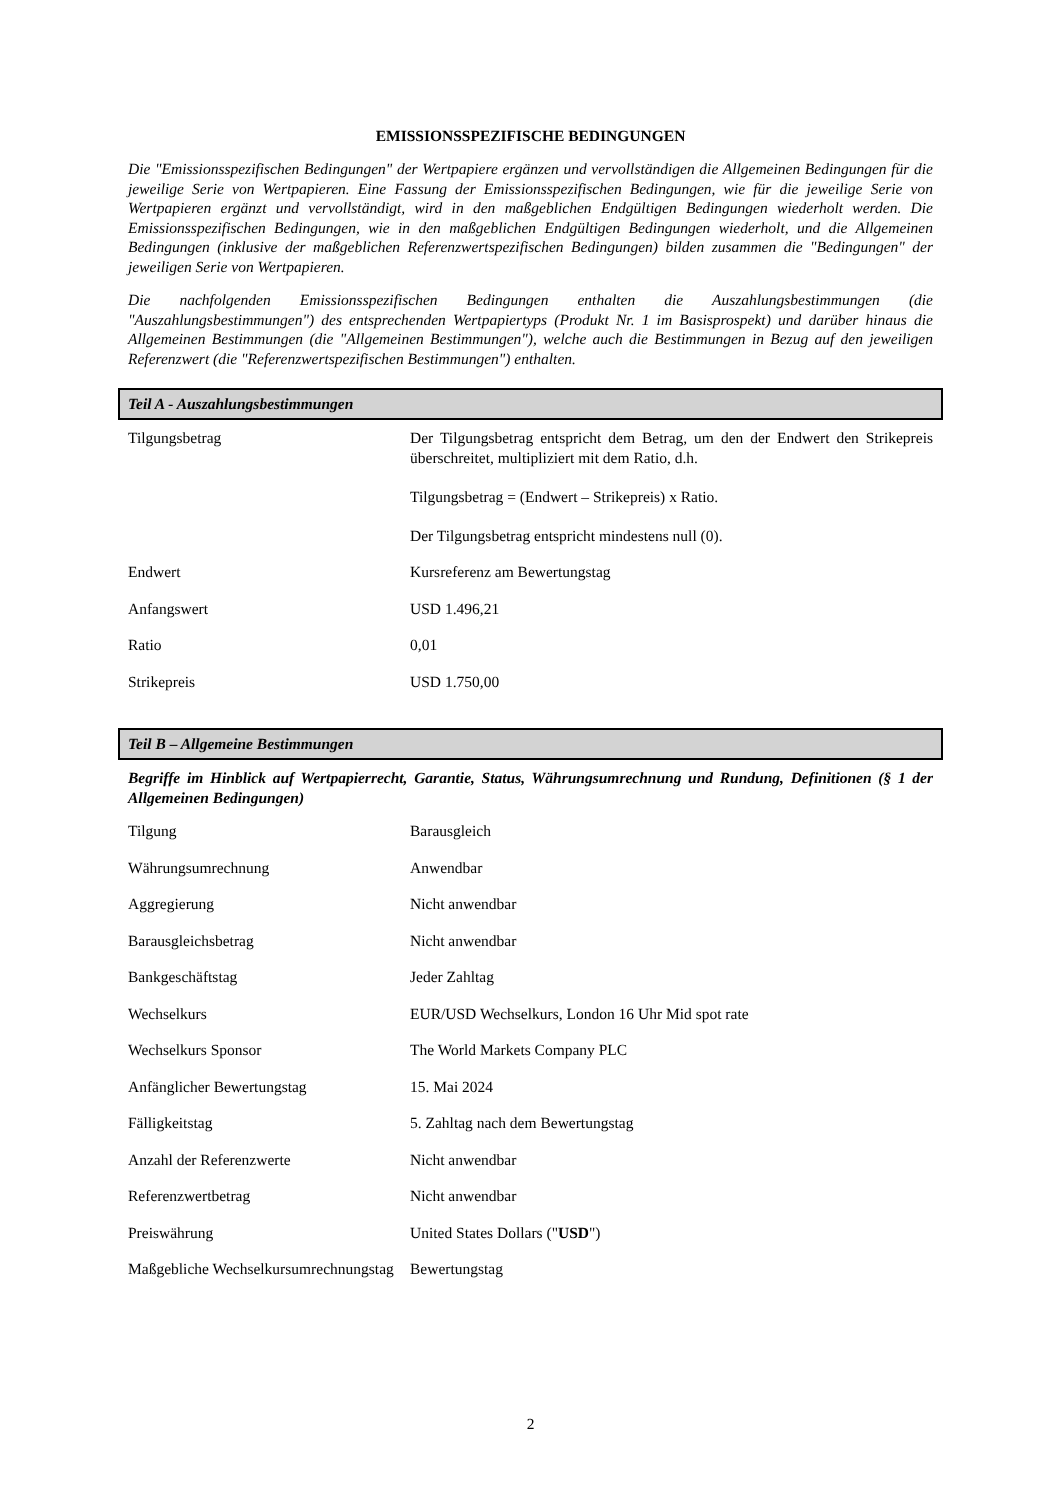EMISSIONSSPEZIFISCHE BEDINGUNGEN
Die "Emissionsspezifischen Bedingungen" der Wertpapiere ergänzen und vervollständigen die Allgemeinen Bedingungen für die jeweilige Serie von Wertpapieren. Eine Fassung der Emissionsspezifischen Bedingungen, wie für die jeweilige Serie von Wertpapieren ergänzt und vervollständigt, wird in den maßgeblichen Endgültigen Bedingungen wiederholt werden. Die Emissionsspezifischen Bedingungen, wie in den maßgeblichen Endgültigen Bedingungen wiederholt, und die Allgemeinen Bedingungen (inklusive der maßgeblichen Referenzwertspezifischen Bedingungen) bilden zusammen die "Bedingungen" der jeweiligen Serie von Wertpapieren.
Die nachfolgenden Emissionsspezifischen Bedingungen enthalten die Auszahlungsbestimmungen (die "Auszahlungsbestimmungen") des entsprechenden Wertpapiertyps (Produkt Nr. 1 im Basisprospekt) und darüber hinaus die Allgemeinen Bestimmungen (die "Allgemeinen Bestimmungen"), welche auch die Bestimmungen in Bezug auf den jeweiligen Referenzwert (die "Referenzwertspezifischen Bestimmungen") enthalten.
Teil A - Auszahlungsbestimmungen
| Tilgungsbetrag | Der Tilgungsbetrag entspricht dem Betrag, um den der Endwert den Strikepreis überschreitet, multipliziert mit dem Ratio, d.h. Tilgungsbetrag = (Endwert – Strikepreis) x Ratio. Der Tilgungsbetrag entspricht mindestens null (0). |
| Endwert | Kursreferenz am Bewertungstag |
| Anfangswert | USD 1.496,21 |
| Ratio | 0,01 |
| Strikepreis | USD 1.750,00 |
Teil B – Allgemeine Bestimmungen
Begriffe im Hinblick auf Wertpapierrecht, Garantie, Status, Währungsumrechnung und Rundung, Definitionen (§ 1 der Allgemeinen Bedingungen)
| Tilgung | Barausgleich |
| Währungsumrechnung | Anwendbar |
| Aggregierung | Nicht anwendbar |
| Barausgleichsbetrag | Nicht anwendbar |
| Bankgeschäftstag | Jeder Zahltag |
| Wechselkurs | EUR/USD Wechselkurs, London 16 Uhr Mid spot rate |
| Wechselkurs Sponsor | The World Markets Company PLC |
| Anfänglicher Bewertungstag | 15. Mai 2024 |
| Fälligkeitstag | 5. Zahltag nach dem Bewertungstag |
| Anzahl der Referenzwerte | Nicht anwendbar |
| Referenzwertbetrag | Nicht anwendbar |
| Preiswährung | United States Dollars (" USD ") |
| Maßgebliche Wechselkursumrechnungstag | Bewertungstag |
2